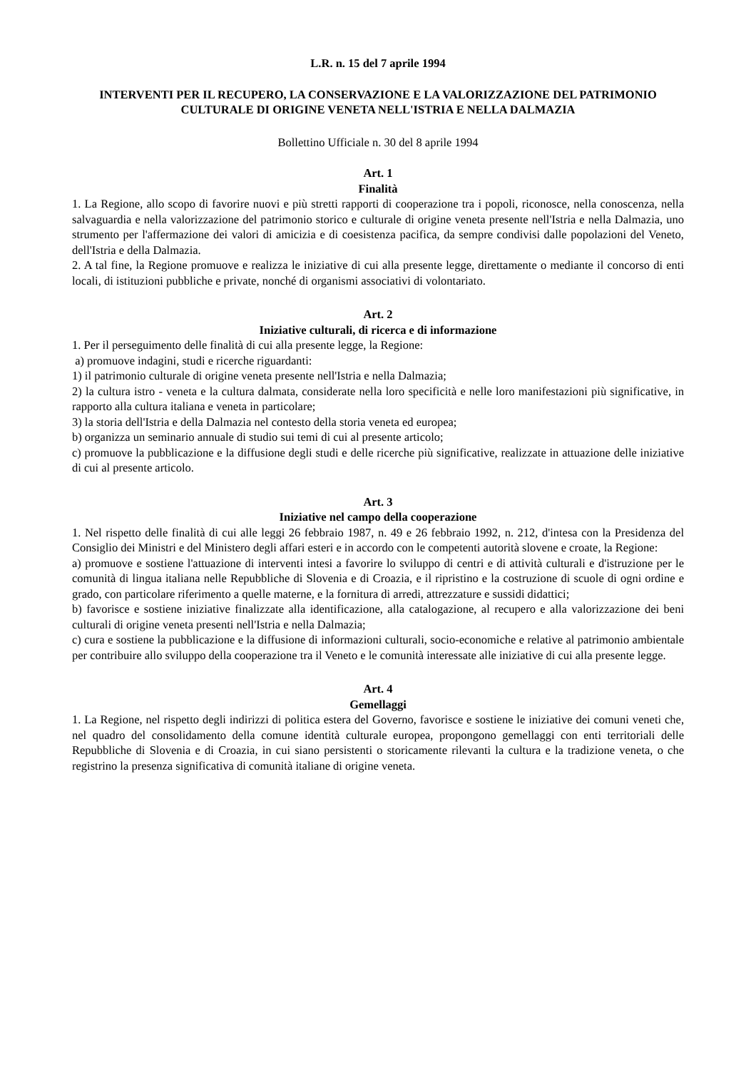L.R. n. 15 del 7 aprile 1994
INTERVENTI PER IL RECUPERO, LA CONSERVAZIONE E LA VALORIZZAZIONE DEL PATRIMONIO CULTURALE DI ORIGINE VENETA NELL'ISTRIA E NELLA DALMAZIA
Bollettino Ufficiale n. 30 del 8 aprile 1994
Art. 1
Finalità
1. La Regione, allo scopo di favorire nuovi e più stretti rapporti di cooperazione tra i popoli, riconosce, nella conoscenza, nella salvaguardia e nella valorizzazione del patrimonio storico e culturale di origine veneta presente nell'Istria e nella Dalmazia, uno strumento per l'affermazione dei valori di amicizia e di coesistenza pacifica, da sempre condivisi dalle popolazioni del Veneto, dell'Istria e della Dalmazia.
2. A tal fine, la Regione promuove e realizza le iniziative di cui alla presente legge, direttamente o mediante il concorso di enti locali, di istituzioni pubbliche e private, nonché di organismi associativi di volontariato.
Art. 2
Iniziative culturali, di ricerca e di informazione
1. Per il perseguimento delle finalità di cui alla presente legge, la Regione:
a) promuove indagini, studi e ricerche riguardanti:
1) il patrimonio culturale di origine veneta presente nell'Istria e nella Dalmazia;
2) la cultura istro - veneta e la cultura dalmata, considerate nella loro specificità e nelle loro manifestazioni più significative, in rapporto alla cultura italiana e veneta in particolare;
3) la storia dell'Istria e della Dalmazia nel contesto della storia veneta ed europea;
b) organizza un seminario annuale di studio sui temi di cui al presente articolo;
c) promuove la pubblicazione e la diffusione degli studi e delle ricerche più significative, realizzate in attuazione delle iniziative di cui al presente articolo.
Art. 3
Iniziative nel campo della cooperazione
1. Nel rispetto delle finalità di cui alle leggi 26 febbraio 1987, n. 49 e 26 febbraio 1992, n. 212, d'intesa con la Presidenza del Consiglio dei Ministri e del Ministero degli affari esteri e in accordo con le competenti autorità slovene e croate, la Regione:
a) promuove e sostiene l'attuazione di interventi intesi a favorire lo sviluppo di centri e di attività culturali e d'istruzione per le comunità di lingua italiana nelle Repubbliche di Slovenia e di Croazia, e il ripristino e la costruzione di scuole di ogni ordine e grado, con particolare riferimento a quelle materne, e la fornitura di arredi, attrezzature e sussidi didattici;
b) favorisce e sostiene iniziative finalizzate alla identificazione, alla catalogazione, al recupero e alla valorizzazione dei beni culturali di origine veneta presenti nell'Istria e nella Dalmazia;
c) cura e sostiene la pubblicazione e la diffusione di informazioni culturali, socio-economiche e relative al patrimonio ambientale per contribuire allo sviluppo della cooperazione tra il Veneto e le comunità interessate alle iniziative di cui alla presente legge.
Art. 4
Gemellaggi
1. La Regione, nel rispetto degli indirizzi di politica estera del Governo, favorisce e sostiene le iniziative dei comuni veneti che, nel quadro del consolidamento della comune identità culturale europea, propongono gemellaggi con enti territoriali delle Repubbliche di Slovenia e di Croazia, in cui siano persistenti o storicamente rilevanti la cultura e la tradizione veneta, o che registrino la presenza significativa di comunità italiane di origine veneta.